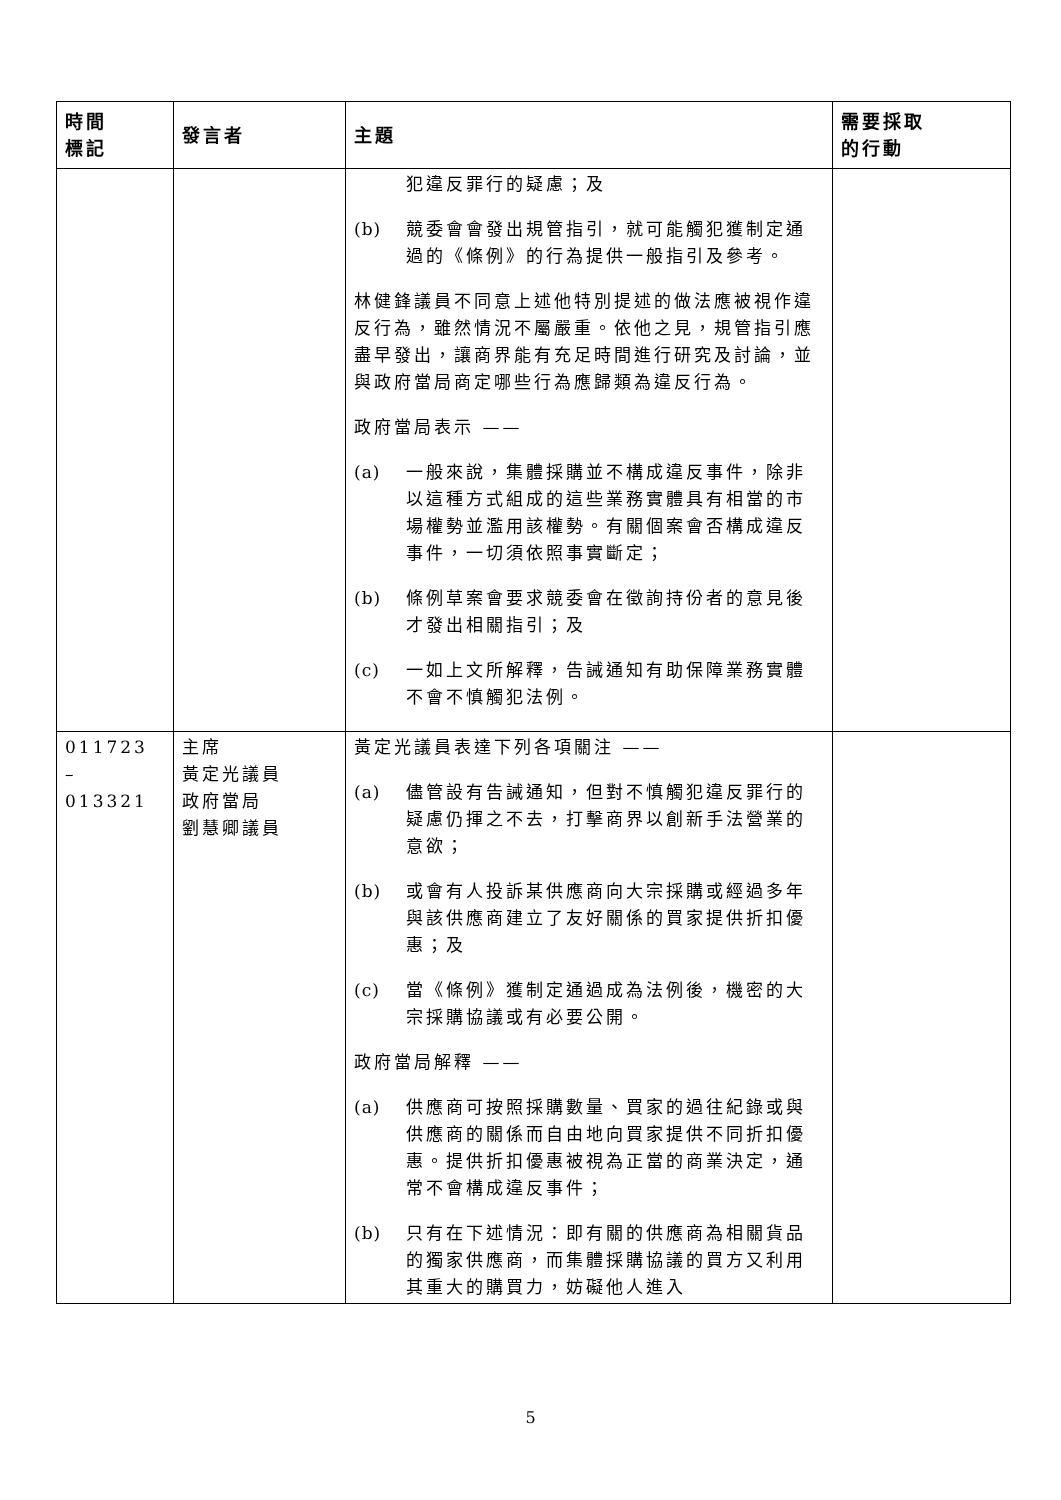| 時間 標記 | 發言者 | 主題 | 需要採取 的行動 |
| --- | --- | --- | --- |
| | | 犯違反罪行的疑慮；及 (b) 競委會會發出規管指引，就可能觸犯獲制定通過的《條例》的行為提供一般指引及參考。 林健鋒議員不同意上述他特別提述的做法應被視作違反行為，雖然情況不屬嚴重。依他之見，規管指引應盡早發出，讓商界能有充足時間進行研究及討論，並與政府當局商定哪些行為應歸類為違反行為。 政府當局表示 —— (a) 一般來說，集體採購並不構成違反事件，除非以這種方式組成的這些業務實體具有相當的市場權勢並濫用該權勢。有關個案會否構成違反事件，一切須依照事實斷定； (b) 條例草案會要求競委會在徵詢持份者的意見後才發出相關指引；及 (c) 一如上文所解釋，告誡通知有助保障業務實體不會不慎觸犯法例。 | |
| 011723 – 013321 | 主席 黃定光議員 政府當局 劉慧卿議員 | 黃定光議員表達下列各項關注 —— (a) 儘管設有告誡通知，但對不慎觸犯違反罪行的疑慮仍揮之不去，打擊商界以創新手法營業的意欲； (b) 或會有人投訴某供應商向大宗採購或經過多年與該供應商建立了友好關係的買家提供折扣優惠；及 (c) 當《條例》獲制定通過成為法例後，機密的大宗採購協議或有必要公開。 政府當局解釋 —— (a) 供應商可按照採購數量、買家的過往紀錄或與供應商的關係而自由地向買家提供不同折扣優惠。提供折扣優惠被視為正當的商業決定，通常不會構成違反事件； (b) 只有在下述情況：即有關的供應商為相關貨品的獨家供應商，而集體採購協議的買方又利用其重大的購買力，妨礙他人進入 | |
5